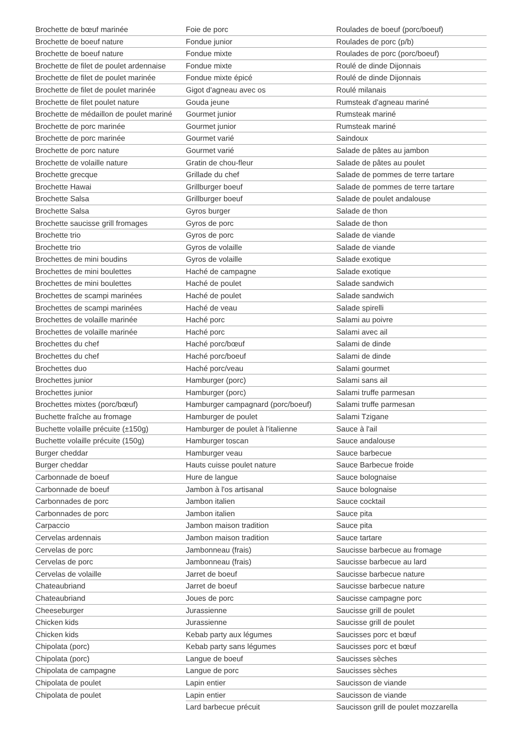Brochette de bœuf marinée
Brochette de boeuf nature
Brochette de boeuf nature
Brochette de filet de poulet ardennaise
Brochette de filet de poulet marinée
Brochette de filet de poulet marinée
Brochette de filet poulet nature
Brochette de médaillon de poulet mariné
Brochette de porc marinée
Brochette de porc marinée
Brochette de porc nature
Brochette de volaille nature
Brochette grecque
Brochette Hawai
Brochette Salsa
Brochette Salsa
Brochette saucisse grill fromages
Brochette trio
Brochette trio
Brochettes de mini boudins
Brochettes de mini boulettes
Brochettes de mini boulettes
Brochettes de scampi marinées
Brochettes de scampi marinées
Brochettes de volaille marinée
Brochettes de volaille marinée
Brochettes du chef
Brochettes du chef
Brochettes duo
Brochettes junior
Brochettes junior
Brochettes mixtes (porc/bœuf)
Buchette fraîche au fromage
Buchette volaille précuite (±150g)
Buchette volaille précuite (150g)
Burger cheddar
Burger cheddar
Carbonnade de boeuf
Carbonnade de boeuf
Carbonnades de porc
Carbonnades de porc
Carpaccio
Cervelas ardennais
Cervelas de porc
Cervelas de porc
Cervelas de volaille
Chateaubriand
Chateaubriand
Cheeseburger
Chicken kids
Chicken kids
Chipolata (porc)
Chipolata (porc)
Chipolata de campagne
Chipolata de poulet
Chipolata de poulet
Foie de porc
Fondue junior
Fondue mixte
Fondue mixte
Fondue mixte épicé
Gigot d'agneau avec os
Gouda jeune
Gourmet junior
Gourmet junior
Gourmet varié
Gourmet varié
Gratin de chou-fleur
Grillade du chef
Grillburger boeuf
Grillburger boeuf
Gyros burger
Gyros de porc
Gyros de porc
Gyros de volaille
Gyros de volaille
Haché de campagne
Haché de poulet
Haché de poulet
Haché de veau
Haché porc
Haché porc
Haché porc/bœuf
Haché porc/boeuf
Haché porc/veau
Hamburger (porc)
Hamburger (porc)
Hamburger campagnard (porc/boeuf)
Hamburger de poulet
Hamburger de poulet à l'italienne
Hamburger toscan
Hamburger veau
Hauts cuisse poulet nature
Hure de langue
Jambon à l'os artisanal
Jambon italien
Jambon italien
Jambon maison tradition
Jambon maison tradition
Jambonneau (frais)
Jambonneau (frais)
Jarret de boeuf
Jarret de boeuf
Joues de porc
Jurassienne
Jurassienne
Kebab party aux légumes
Kebab party sans légumes
Langue de boeuf
Langue de porc
Lapin entier
Lapin entier
Lard barbecue précuit
Roulades de boeuf (porc/boeuf)
Roulades de porc (p/b)
Roulades de porc (porc/boeuf)
Roulé de dinde Dijonnais
Roulé de dinde Dijonnais
Roulé milanais
Rumsteak d'agneau mariné
Rumsteak mariné
Rumsteak mariné
Saindoux
Salade de pâtes au jambon
Salade de pâtes au poulet
Salade de pommes de terre tartare
Salade de pommes de terre tartare
Salade de poulet andalouse
Salade de thon
Salade de thon
Salade de viande
Salade de viande
Salade exotique
Salade exotique
Salade sandwich
Salade sandwich
Salade spirelli
Salami au poivre
Salami avec ail
Salami de dinde
Salami de dinde
Salami gourmet
Salami sans ail
Salami truffe parmesan
Salami truffe parmesan
Salami Tzigane
Sauce à l'ail
Sauce andalouse
Sauce barbecue
Sauce Barbecue froide
Sauce bolognaise
Sauce bolognaise
Sauce cocktail
Sauce pita
Sauce pita
Sauce tartare
Saucisse barbecue au fromage
Saucisse barbecue au lard
Saucisse barbecue nature
Saucisse barbecue nature
Saucisse campagne porc
Saucisse grill de poulet
Saucisse grill de poulet
Saucisses porc et bœuf
Saucisses porc et bœuf
Saucisses sèches
Saucisses sèches
Saucisson de viande
Saucisson de viande
Saucisson grill de poulet mozzarella